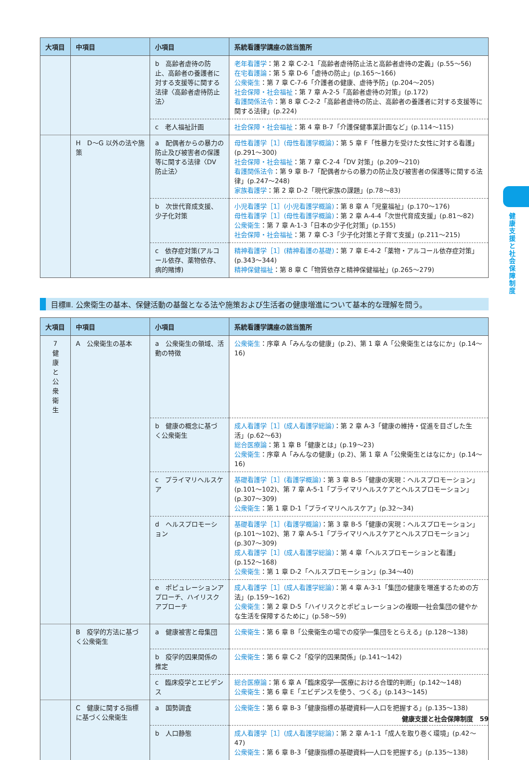| 大項目 | 中項目 | 小項目 | 系統看護学講座の該当箇所 |
| --- | --- | --- | --- |
| | | b 高齢者虐待の防止、高齢者の養護者に対する支援等に関する法律〈高齢者虐待防止法〉 | 老年看護学 ：第 2 章 C-2-1「高齢者虐待防止法と高齢者虐待の定義」(p.55〜56) 在宅看護論 ：第 5 章 D-6「虐待の防止」(p.165〜166) 公衆衛生 ：第 7 章 C-7-6「介護者の健康、虐待予防」(p.204〜205) 社会保障・社会福祉 ：第 7 章 A-2-5「高齢者虐待の対策」(p.172) 看護関係法令 ：第 8 章 C-2-2「高齢者虐待の防止、高齢者の養護者に対する支援等に関する法律」(p.224) |
| | | c 老人福祉計画 | 社会保障・社会福祉 ：第 4 章 B-7「介護保健事業計画など」(p.114〜115) |
| | H D〜G 以外の法や施策 | a 配偶者からの暴力の防止及び被害者の保護等に関する法律〈DV 防止法〉 | 母性看護学［1］(母性看護学概論) ：第 5 章 F「性暴力を受けた女性に対する看護」(p.291〜300) 社会保障・社会福祉 ：第 7 章 C-2-4「DV 対策」(p.209〜210) 看護関係法令 ：第 9 章 B-7「配偶者からの暴力の防止及び被害者の保護等に関する法律」(p.247〜248) 家族看護学 ：第 2 章 D-2「現代家族の課題」(p.78〜83) |
| | | b 次世代育成支援、少子化対策 | 小児看護学［1］(小児看護学概論) ：第 8 章 A「児童福祉」(p.170〜176) 母性看護学［1］(母性看護学概論) ：第 2 章 A-4-4「次世代育成支援」(p.81〜82) 公衆衛生 ：第 7 章 A-1-3「日本の少子化対策」(p.155) 社会保障・社会福祉 ：第 7 章 C-3「少子化対策と子育て支援」(p.211〜215) |
| | | c 依存症対策(アルコール依存、薬物依存、病的賭博) | 精神看護学［1］(精神看護の基礎) ：第 7 章 E-4-2「薬物・アルコール依存症対策」(p.343〜344) 精神保健福祉 ：第 8 章 C「物質依存と精神保健福祉」(p.265〜279) |
目標Ⅲ. 公衆衛生の基本、保健活動の基盤となる法や施策および生活者の健康増進について基本的な理解を問う。
| 大項目 | 中項目 | 小項目 | 系統看護学講座の該当箇所 |
| --- | --- | --- | --- |
| 7 健 康 と 公 衆 衛 生 | A 公衆衛生の基本 | a 公衆衛生の領域、活動の特徴 | 公衆衛生 ：序章 A「みんなの健康」(p.2)、第 1 章 A「公衆衛生とはなにか」(p.14〜16) |
| | | b 健康の概念に基づく公衆衛生 | 成人看護学［1］(成人看護学総論) ：第 2 章 A-3「健康の維持・促進を目ざした生活」(p.62〜63) 総合医療論 ：第 1 章 B「健康とは」(p.19〜23) 公衆衛生 ：序章 A「みんなの健康」(p.2)、第 1 章 A「公衆衛生とはなにか」(p.14〜16) |
| | | c プライマリヘルスケア | 基礎看護学［1］(看護学概論) ：第 3 章 B-5「健康の実現：ヘルスプロモーション」(p.101〜102)、第 7 章 A-5-1「プライマリヘルスケアとヘルスプロモーション」(p.307〜309) 公衆衛生 ：第 1 章 D-1「プライマリヘルスケア」(p.32〜34) |
| | | d ヘルスプロモーション | 基礎看護学［1］(看護学概論) ：第 3 章 B-5「健康の実現：ヘルスプロモーション」(p.101〜102)、第 7 章 A-5-1「プライマリヘルスケアとヘルスプロモーション」(p.307〜309) 成人看護学［1］(成人看護学総論) ：第 4 章「ヘルスプロモーションと看護」(p.152〜168) 公衆衛生 ：第 1 章 D-2「ヘルスプロモーション」(p.34〜40) |
| | | e ポピュレーションアプローチ、ハイリスクアプローチ | 成人看護学［1］(成人看護学総論) ：第 4 章 A-3-1「集団の健康を増進するための方法」(p.159〜162) 公衆衛生 ：第 2 章 D-5「ハイリスクとポピュレーションの複眼──社会集団の健やかな生活を保障するために」(p.58〜59) |
| | B 疫学的方法に基づく公衆衛生 | a 健康被害と母集団 | 公衆衛生 ：第 6 章 B「公衆衛生の場での疫学──集団をとらえる」(p.128〜138) |
| | | b 疫学的因果関係の推定 | 公衆衛生 ：第 6 章 C-2「疫学的因果関係」(p.141〜142) |
| | | c 臨床疫学とエビデンス | 総合医療論 ：第 6 章 A「臨床疫学──医療における合理的判断」(p.142〜148) 公衆衛生 ：第 6 章 E「エビデンスを使う、つくる」(p.143〜145) |
| | C 健康に関する指標に基づく公衆衛生 | a 国勢調査 | 公衆衛生 ：第 6 章 B-3「健康指標の基礎資料──人口を把握する」(p.135〜138) |
| | | b 人口静態 | 成人看護学［1］(成人看護学総論) ：第 2 章 A-1-1「成人を取り巻く環境」(p.42〜47) 公衆衛生 ：第 6 章 B-3「健康指標の基礎資料──人口を把握する」(p.135〜138) |
健康支援と社会保障制度
健康支援と社会保障制度　59